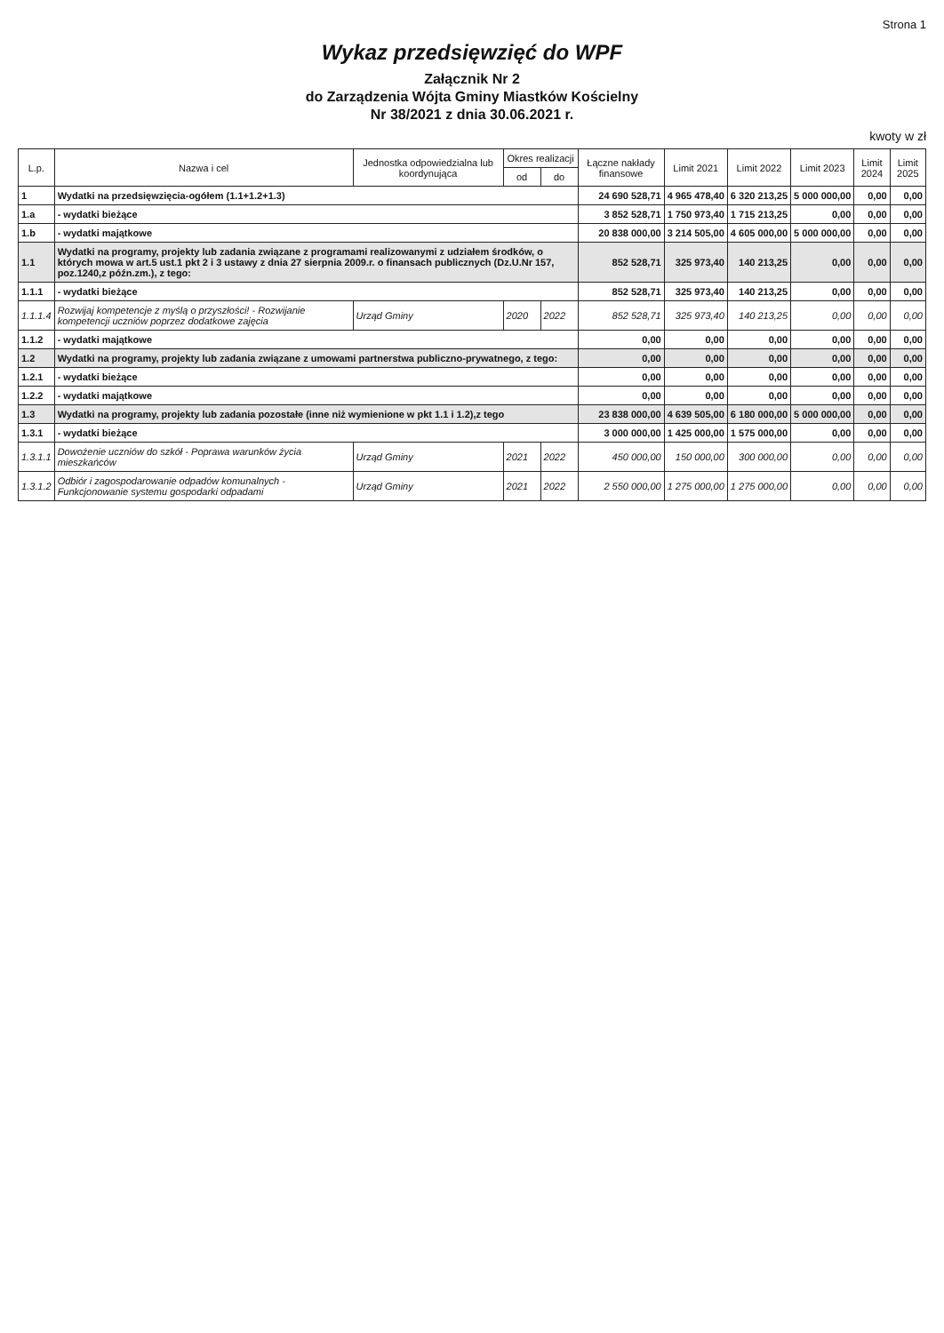Strona 1
Wykaz przedsięwzięć do WPF
Załącznik Nr 2
do Zarządzenia Wójta Gminy Miastków Kościelny
Nr 38/2021 z dnia 30.06.2021 r.
kwoty w zł
| L.p. | Nazwa i cel | Jednostka odpowiedzialna lub koordynująca | Okres realizacji | | Łączne nakłady finansowe | Limit 2021 | Limit 2022 | Limit 2023 | Limit 2024 | Limit 2025 |
| --- | --- | --- | --- | --- | --- | --- | --- | --- | --- | --- |
| | | | od | do | | | | | | |
| 1 | Wydatki na przedsięwzięcia-ogółem (1.1+1.2+1.3) | | | | 24 690 528,71 | 4 965 478,40 | 6 320 213,25 | 5 000 000,00 | 0,00 | 0,00 |
| 1.a | - wydatki bieżące | | | | 3 852 528,71 | 1 750 973,40 | 1 715 213,25 | 0,00 | 0,00 | 0,00 |
| 1.b | - wydatki majątkowe | | | | 20 838 000,00 | 3 214 505,00 | 4 605 000,00 | 5 000 000,00 | 0,00 | 0,00 |
| 1.1 | Wydatki na programy, projekty lub zadania związane z programami realizowanymi z udziałem środków, o których mowa w art.5 ust.1 pkt 2 i 3 ustawy z dnia 27 sierpnia 2009.r. o finansach publicznych (Dz.U.Nr 157, poz.1240,z późn.zm.), z tego: | | | | 852 528,71 | 325 973,40 | 140 213,25 | 0,00 | 0,00 | 0,00 |
| 1.1.1 | - wydatki bieżące | | | | 852 528,71 | 325 973,40 | 140 213,25 | 0,00 | 0,00 | 0,00 |
| 1.1.1.4 | Rozwijaj kompetencje z myślą o przyszłości! - Rozwijanie kompetencji uczniów poprzez dodatkowe zajęcia | Urząd Gminy | 2020 | 2022 | 852 528,71 | 325 973,40 | 140 213,25 | 0,00 | 0,00 | 0,00 |
| 1.1.2 | - wydatki majątkowe | | | | 0,00 | 0,00 | 0,00 | 0,00 | 0,00 | 0,00 |
| 1.2 | Wydatki na programy, projekty lub zadania związane z umowami partnerstwa publiczno-prywatnego, z tego: | | | | 0,00 | 0,00 | 0,00 | 0,00 | 0,00 | 0,00 |
| 1.2.1 | - wydatki bieżące | | | | 0,00 | 0,00 | 0,00 | 0,00 | 0,00 | 0,00 |
| 1.2.2 | - wydatki majątkowe | | | | 0,00 | 0,00 | 0,00 | 0,00 | 0,00 | 0,00 |
| 1.3 | Wydatki na programy, projekty lub zadania pozostałe (inne niż wymienione w pkt 1.1 i 1.2),z tego | | | | 23 838 000,00 | 4 639 505,00 | 6 180 000,00 | 5 000 000,00 | 0,00 | 0,00 |
| 1.3.1 | - wydatki bieżące | | | | 3 000 000,00 | 1 425 000,00 | 1 575 000,00 | 0,00 | 0,00 | 0,00 |
| 1.3.1.1 | Dowożenie uczniów do szkół - Poprawa warunków życia mieszkańców | Urząd Gminy | 2021 | 2022 | 450 000,00 | 150 000,00 | 300 000,00 | 0,00 | 0,00 | 0,00 |
| 1.3.1.2 | Odbiór i zagospodarowanie odpadów komunalnych - Funkcjonowanie systemu gospodarki odpadami | Urząd Gminy | 2021 | 2022 | 2 550 000,00 | 1 275 000,00 | 1 275 000,00 | 0,00 | 0,00 | 0,00 |